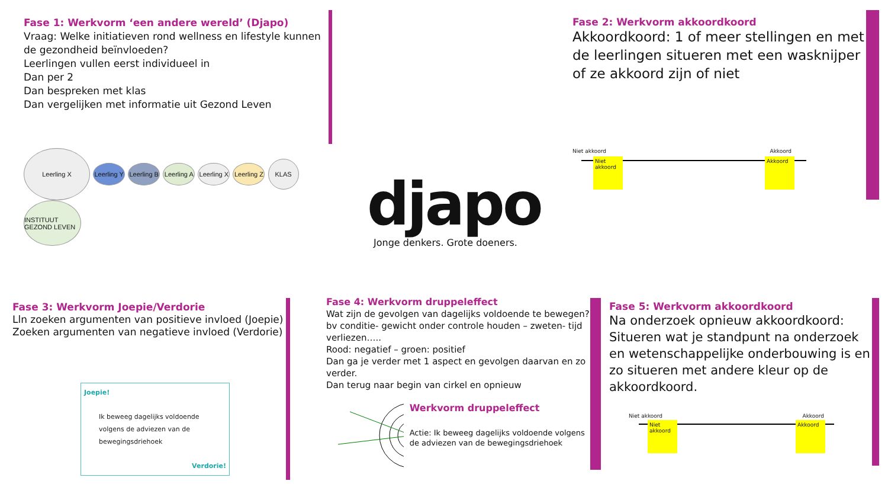Fase 1: Werkvorm ‘een andere wereld’ (Djapo)
Vraag: Welke initiatieven rond wellness en lifestyle kunnen de gezondheid beïnvloeden?
Leerlingen vullen eerst individueel in
Dan per 2
Dan bespreken met klas
Dan vergelijken met informatie uit Gezond Leven
Leerling X Leerling Y Leerling B Leerling A Leerling X Leerling Z KLAS INSTITUUT GEZOND LEVEN
Fase 2: Werkvorm akkoordkoord
Akkoordkoord: 1 of meer stellingen en met de leerlingen situeren met een wasknijper of ze akkoord zijn of niet
Niet akkoord Akkoord
Niet akkoord Akkoord
djapo
Jonge denkers. Grote doeners.
Fase 3: Werkvorm Joepie/Verdorie
Lln zoeken argumenten van positieve invloed (Joepie)
Zoeken argumenten van negatieve invloed (Verdorie)
Joepie!
Ik beweeg dagelijks voldoende volgens de adviezen van de bewegingsdriehoek
Verdorie!
Fase 4: Werkvorm druppeleffect
Wat zijn de gevolgen van dagelijks voldoende te bewegen? bv conditie- gewicht onder controle houden – zweten- tijd verliezen…..
Rood: negatief – groen: positief
Dan ga je verder met 1 aspect en gevolgen daarvan en zo verder.
Dan terug naar begin van cirkel en opnieuw
Werkvorm druppeleffect
Actie: Ik beweeg dagelijks voldoende volgens de adviezen van de bewegingsdriehoek
Fase 5: Werkvorm akkoordkoord
Na onderzoek opnieuw akkoordkoord: Situeren wat je standpunt na onderzoek en wetenschappelijke onderbouwing is en zo situeren met andere kleur op de akkoordkoord.
Niet akkoord Akkoord
Niet akkoord Akkoord